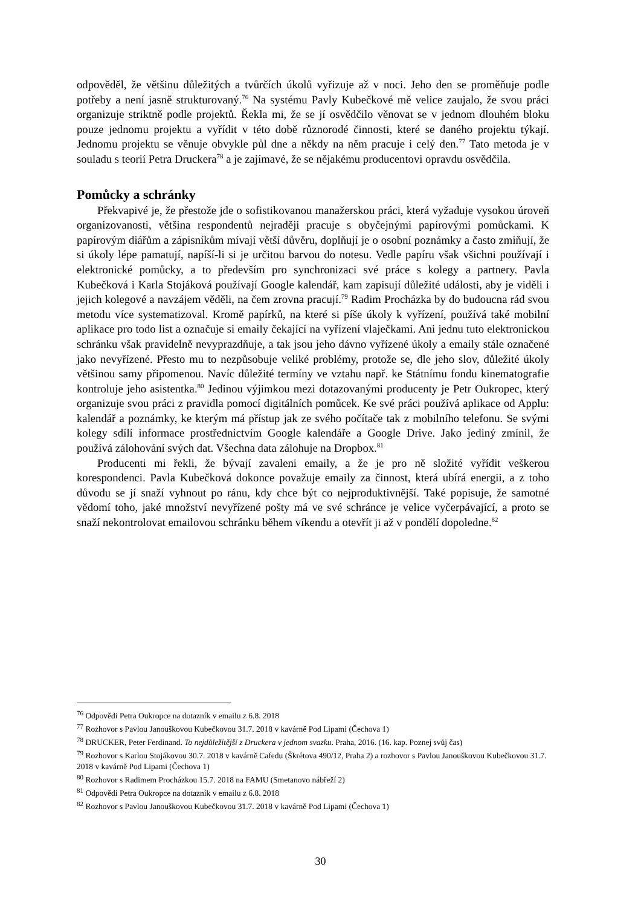odpověděl, že většinu důležitých a tvůrčích úkolů vyřizuje až v noci. Jeho den se proměňuje podle potřeby a není jasně strukturovaný.<sup>76</sup> Na systému Pavly Kubečkové mě velice zaujalo, že svou práci organizuje striktně podle projektů. Řekla mi, že se jí osvědčilo věnovat se v jednom dlouhém bloku pouze jednomu projektu a vyřídit v této době různorodé činnosti, které se daného projektu týkají. Jednomu projektu se věnuje obvykle půl dne a někdy na něm pracuje i celý den.<sup>77</sup> Tato metoda je v souladu s teorií Petra Druckera<sup>78</sup> a je zajímavé, že se nějakému producentovi opravdu osvědčila.
Pomůcky a schránky
Překvapivé je, že přestože jde o sofistikovanou manažerskou práci, která vyžaduje vysokou úroveň organizovanosti, většina respondentů nejraději pracuje s obyčejnými papírovými pomůckami. K papírovým diářům a zápisníkům mívají větší důvěru, doplňují je o osobní poznámky a často zmiňují, že si úkoly lépe pamatují, napíší-li si je určitou barvou do notesu. Vedle papíru však všichni používají i elektronické pomůcky, a to především pro synchronizaci své práce s kolegy a partnery. Pavla Kubečková i Karla Stojáková používají Google kalendář, kam zapisují důležité události, aby je viděli i jejich kolegové a navzájem věděli, na čem zrovna pracují.<sup>79</sup> Radim Procházka by do budoucna rád svou metodu více systematizoval. Kromě papírků, na které si píše úkoly k vyřízení, používá také mobilní aplikace pro todo list a označuje si emaily čekající na vyřízení vlaječkami. Ani jednu tuto elektronickou schránku však pravidelně nevyprazdňuje, a tak jsou jeho dávno vyřízené úkoly a emaily stále označené jako nevyřízené. Přesto mu to nezpůsobuje veliké problémy, protože se, dle jeho slov, důležité úkoly většinou samy připomenou. Navíc důležité termíny ve vztahu např. ke Státnímu fondu kinematografie kontroluje jeho asistentka.<sup>80</sup> Jedinou výjimkou mezi dotazovanými producenty je Petr Oukropec, který organizuje svou práci z pravidla pomocí digitálních pomůcek. Ke své práci používá aplikace od Applu: kalendář a poznámky, ke kterým má přístup jak ze svého počítače tak z mobilního telefonu. Se svými kolegy sdílí informace prostřednictvím Google kalendáře a Google Drive. Jako jediný zmínil, že používá zálohování svých dat. Všechna data zálohuje na Dropbox.<sup>81</sup>
Producenti mi řekli, že bývají zavaleni emaily, a že je pro ně složité vyřídit veškerou korespondenci. Pavla Kubečková dokonce považuje emaily za činnost, která ubírá energii, a z toho důvodu se jí snaží vyhnout po ránu, kdy chce být co nejproduktivnější. Také popisuje, že samotné vědomí toho, jaké množství nevyřízené pošty má ve své schránce je velice vyčerpávající, a proto se snaží nekontrolovat emailovou schránku během víkendu a otevřít ji až v pondělí dopoledne.<sup>82</sup>
<sup>76</sup> Odpovědi Petra Oukropce na dotazník v emailu z 6.8. 2018
<sup>77</sup> Rozhovor s Pavlou Janouškovou Kubečkovou 31.7. 2018 v kavárně Pod Lipami (Čechova 1)
<sup>78</sup> DRUCKER, Peter Ferdinand. To nejdůležitější z Druckera v jednom svazku. Praha, 2016. (16. kap. Poznej svůj čas)
<sup>79</sup> Rozhovor s Karlou Stojákovou 30.7. 2018 v kavárně Cafedu (Škrétova 490/12, Praha 2) a rozhovor s Pavlou Janouškovou Kubečkovou 31.7. 2018 v kavárně Pod Lipami (Čechova 1)
<sup>80</sup> Rozhovor s Radimem Procházkou 15.7. 2018 na FAMU (Smetanovo nábřeží 2)
<sup>81</sup> Odpovědi Petra Oukropce na dotazník v emailu z 6.8. 2018
<sup>82</sup> Rozhovor s Pavlou Janouškovou Kubečkovou 31.7. 2018 v kavárně Pod Lipami (Čechova 1)
30